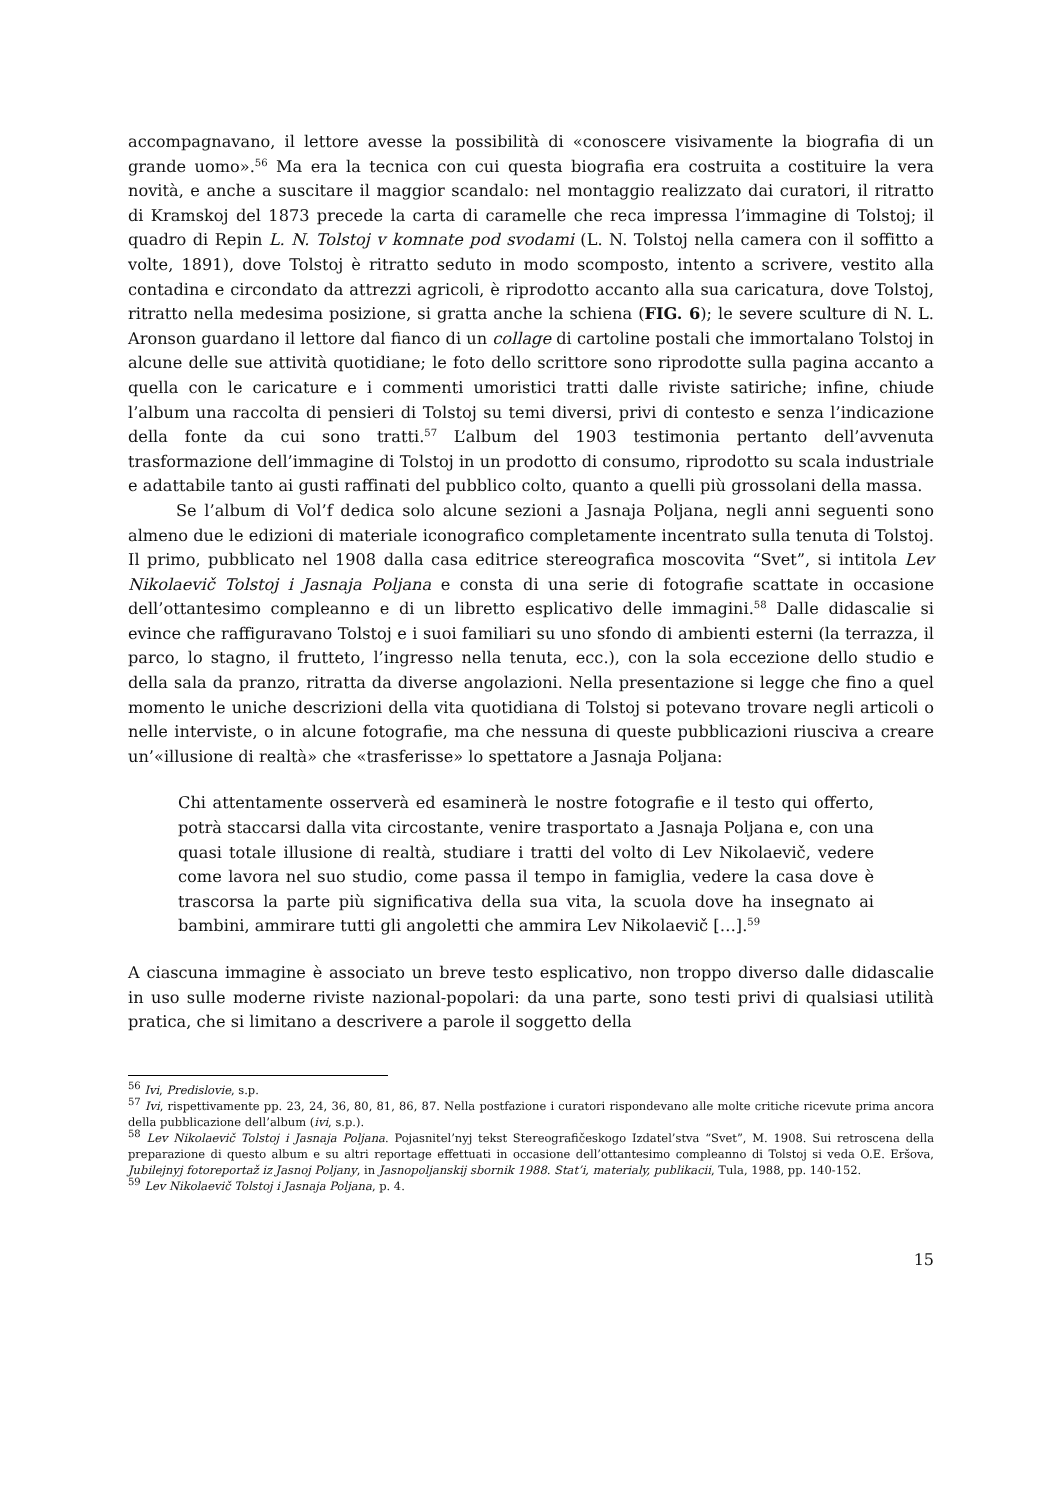accompagnavano, il lettore avesse la possibilità di «conoscere visivamente la biografia di un grande uomo».<sup>56</sup> Ma era la tecnica con cui questa biografia era costruita a costituire la vera novità, e anche a suscitare il maggior scandalo: nel montaggio realizzato dai curatori, il ritratto di Kramskoj del 1873 precede la carta di caramelle che reca impressa l’immagine di Tolstoj; il quadro di Repin L. N. Tolstoj v komnate pod svodami (L. N. Tolstoj nella camera con il soffitto a volte, 1891), dove Tolstoj è ritratto seduto in modo scomposto, intento a scrivere, vestito alla contadina e circondato da attrezzi agricoli, è riprodotto accanto alla sua caricatura, dove Tolstoj, ritratto nella medesima posizione, si gratta anche la schiena (FIG. 6); le severe sculture di N. L. Aronson guardano il lettore dal fianco di un collage di cartoline postali che immortalano Tolstoj in alcune delle sue attività quotidiane; le foto dello scrittore sono riprodotte sulla pagina accanto a quella con le caricature e i commenti umoristici tratti dalle riviste satiriche; infine, chiude l’album una raccolta di pensieri di Tolstoj su temi diversi, privi di contesto e senza l’indicazione della fonte da cui sono tratti.<sup>57</sup> L’album del 1903 testimonia pertanto dell’avvenuta trasformazione dell’immagine di Tolstoj in un prodotto di consumo, riprodotto su scala industriale e adattabile tanto ai gusti raffinati del pubblico colto, quanto a quelli più grossolani della massa.
Se l’album di Vol’f dedica solo alcune sezioni a Jasnaja Poljana, negli anni seguenti sono almeno due le edizioni di materiale iconografico completamente incentrato sulla tenuta di Tolstoj. Il primo, pubblicato nel 1908 dalla casa editrice stereografica moscovita “Svet”, si intitola Lev Nikolaevič Tolstoj i Jasnaja Poljana e consta di una serie di fotografie scattate in occasione dell’ottantesimo compleanno e di un libretto esplicativo delle immagini.<sup>58</sup> Dalle didascalie si evince che raffiguravano Tolstoj e i suoi familiari su uno sfondo di ambienti esterni (la terrazza, il parco, lo stagno, il frutteto, l’ingresso nella tenuta, ecc.), con la sola eccezione dello studio e della sala da pranzo, ritratta da diverse angolazioni. Nella presentazione si legge che fino a quel momento le uniche descrizioni della vita quotidiana di Tolstoj si potevano trovare negli articoli o nelle interviste, o in alcune fotografie, ma che nessuna di queste pubblicazioni riusciva a creare un’«illusione di realtà» che «trasferisse» lo spettatore a Jasnaja Poljana:
Chi attentamente osserverà ed esaminerà le nostre fotografie e il testo qui offerto, potrà staccarsi dalla vita circostante, venire trasportato a Jasnaja Poljana e, con una quasi totale illusione di realtà, studiare i tratti del volto di Lev Nikolaevič, vedere come lavora nel suo studio, come passa il tempo in famiglia, vedere la casa dove è trascorsa la parte più significativa della sua vita, la scuola dove ha insegnato ai bambini, ammirare tutti gli angoletti che ammira Lev Nikolaevič […].<sup>59</sup>
A ciascuna immagine è associato un breve testo esplicativo, non troppo diverso dalle didascalie in uso sulle moderne riviste nazional-popolari: da una parte, sono testi privi di qualsiasi utilità pratica, che si limitano a descrivere a parole il soggetto della
<sup>56</sup> Ivi, Predislovie, s.p.
<sup>57</sup> Ivi, rispettivamente pp. 23, 24, 36, 80, 81, 86, 87. Nella postfazione i curatori rispondevano alle molte critiche ricevute prima ancora della pubblicazione dell’album (ivi, s.p.).
<sup>58</sup> Lev Nikolaevič Tolstoj i Jasnaja Poljana. Pojasnitel’nyj tekst Stereografičeskogo Izdatel’stva “Svet”, M. 1908. Sui retroscena della preparazione di questo album e su altri reportage effettuati in occasione dell’ottantesimo compleanno di Tolstoj si veda O.E. Eršova, Jubilejnyj fotoreportaž iz Jasnoj Poljany, in Jasnopoljanskij sbornik 1988. Stat’i, materialy, publikacii, Tula, 1988, pp. 140-152.
<sup>59</sup> Lev Nikolaevič Tolstoj i Jasnaja Poljana, p. 4.
15